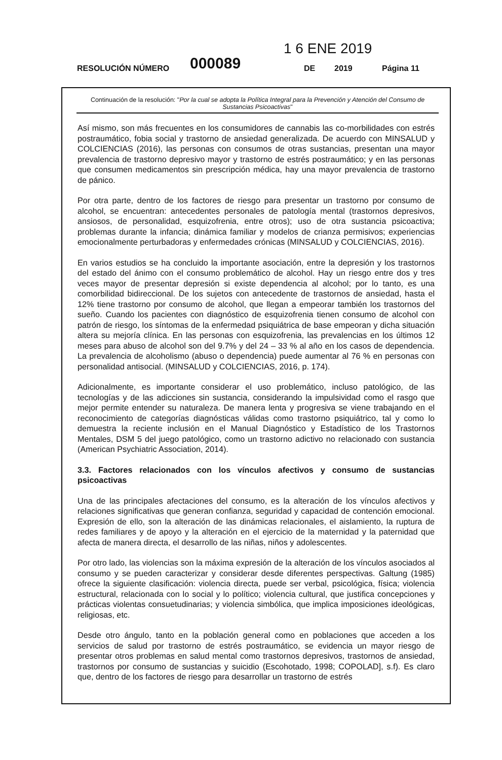1 6 ENE 2019
RESOLUCIÓN NÚMERO 000089 DE 2019 Página 11
Continuación de la resolución: "Por la cual se adopta la Política Integral para la Prevención y Atención del Consumo de Sustancias Psicoactivas"
Así mismo, son más frecuentes en los consumidores de cannabis las co-morbilidades con estrés postraumático, fobia social y trastorno de ansiedad generalizada. De acuerdo con MINSALUD y COLCIENCIAS (2016), las personas con consumos de otras sustancias, presentan una mayor prevalencia de trastorno depresivo mayor y trastorno de estrés postraumático; y en las personas que consumen medicamentos sin prescripción médica, hay una mayor prevalencia de trastorno de pánico.
Por otra parte, dentro de los factores de riesgo para presentar un trastorno por consumo de alcohol, se encuentran: antecedentes personales de patología mental (trastornos depresivos, ansiosos, de personalidad, esquizofrenia, entre otros); uso de otra sustancia psicoactiva; problemas durante la infancia; dinámica familiar y modelos de crianza permisivos; experiencias emocionalmente perturbadoras y enfermedades crónicas (MINSALUD y COLCIENCIAS, 2016).
En varios estudios se ha concluido la importante asociación, entre la depresión y los trastornos del estado del ánimo con el consumo problemático de alcohol. Hay un riesgo entre dos y tres veces mayor de presentar depresión si existe dependencia al alcohol; por lo tanto, es una comorbilidad bidireccional. De los sujetos con antecedente de trastornos de ansiedad, hasta el 12% tiene trastorno por consumo de alcohol, que llegan a empeorar también los trastornos del sueño. Cuando los pacientes con diagnóstico de esquizofrenia tienen consumo de alcohol con patrón de riesgo, los síntomas de la enfermedad psiquiátrica de base empeoran y dicha situación altera su mejoría clínica. En las personas con esquizofrenia, las prevalencias en los últimos 12 meses para abuso de alcohol son del 9.7% y del 24 – 33 % al año en los casos de dependencia. La prevalencia de alcoholismo (abuso o dependencia) puede aumentar al 76 % en personas con personalidad antisocial. (MINSALUD y COLCIENCIAS, 2016, p. 174).
Adicionalmente, es importante considerar el uso problemático, incluso patológico, de las tecnologías y de las adicciones sin sustancia, considerando la impulsividad como el rasgo que mejor permite entender su naturaleza. De manera lenta y progresiva se viene trabajando en el reconocimiento de categorías diagnósticas válidas como trastorno psiquiátrico, tal y como lo demuestra la reciente inclusión en el Manual Diagnóstico y Estadístico de los Trastornos Mentales, DSM 5 del juego patológico, como un trastorno adictivo no relacionado con sustancia (American Psychiatric Association, 2014).
3.3. Factores relacionados con los vínculos afectivos y consumo de sustancias psicoactivas
Una de las principales afectaciones del consumo, es la alteración de los vínculos afectivos y relaciones significativas que generan confianza, seguridad y capacidad de contención emocional. Expresión de ello, son la alteración de las dinámicas relacionales, el aislamiento, la ruptura de redes familiares y de apoyo y la alteración en el ejercicio de la maternidad y la paternidad que afecta de manera directa, el desarrollo de las niñas, niños y adolescentes.
Por otro lado, las violencias son la máxima expresión de la alteración de los vínculos asociados al consumo y se pueden caracterizar y considerar desde diferentes perspectivas. Galtung (1985) ofrece la siguiente clasificación: violencia directa, puede ser verbal, psicológica, física; violencia estructural, relacionada con lo social y lo político; violencia cultural, que justifica concepciones y prácticas violentas consuetudinarias; y violencia simbólica, que implica imposiciones ideológicas, religiosas, etc.
Desde otro ángulo, tanto en la población general como en poblaciones que acceden a los servicios de salud por trastorno de estrés postraumático, se evidencia un mayor riesgo de presentar otros problemas en salud mental como trastornos depresivos, trastornos de ansiedad, trastornos por consumo de sustancias y suicidio (Escohotado, 1998; COPOLAD], s.f). Es claro que, dentro de los factores de riesgo para desarrollar un trastorno de estrés